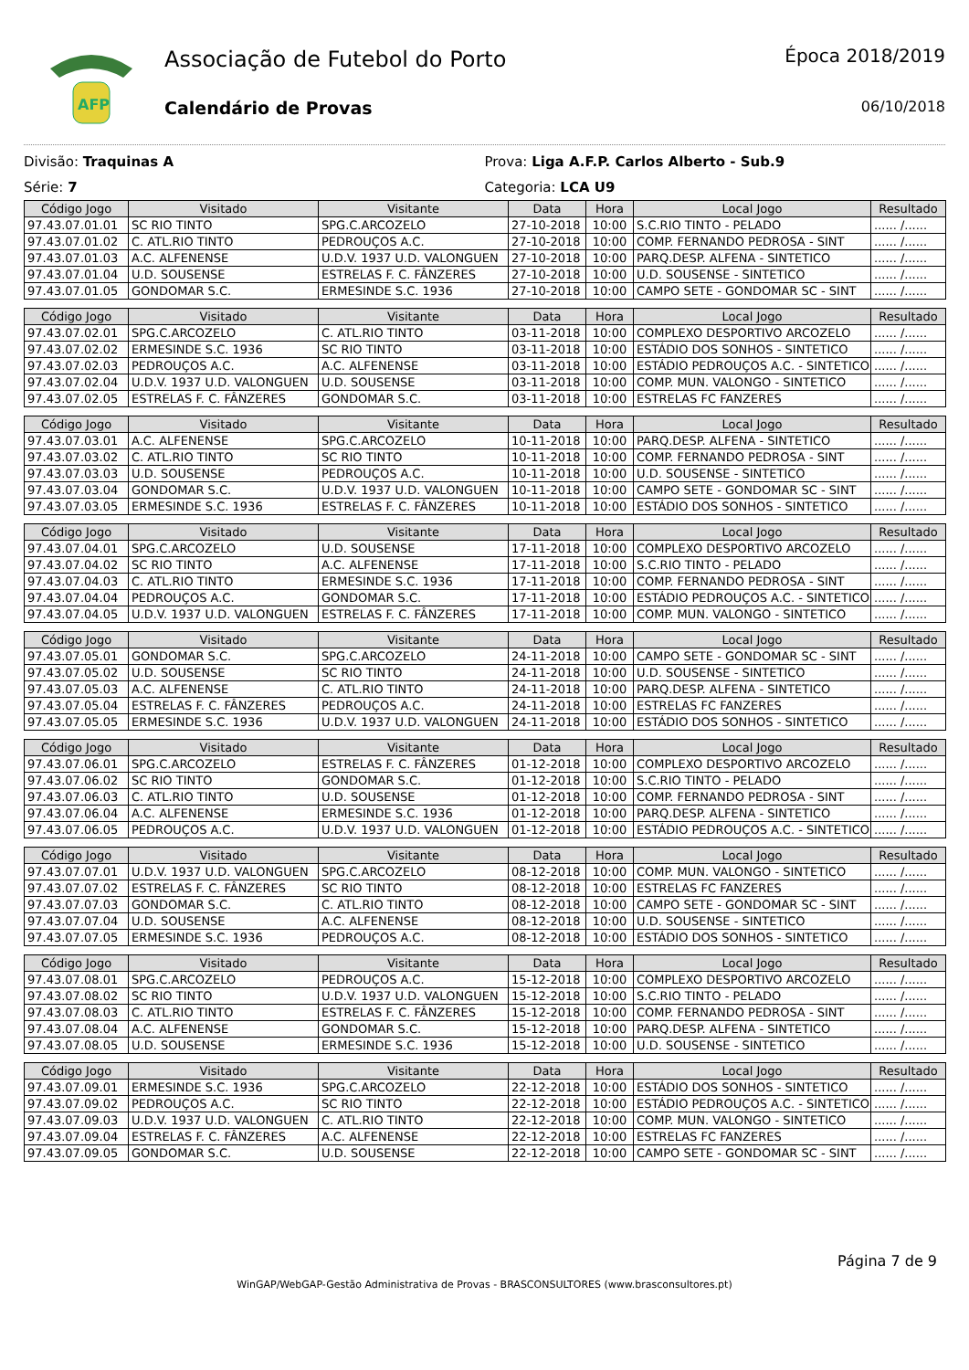AFP
Associação de Futebol do Porto
Calendário de Provas
Época 2018/2019
06/10/2018
Divisão: Traquinas A
Série: 7
Prova: Liga A.F.P. Carlos Alberto - Sub.9
Categoria: LCA U9
| Código Jogo | Visitado | Visitante | Data | Hora | Local Jogo | Resultado |
| --- | --- | --- | --- | --- | --- | --- |
| 97.43.07.01.01 | SC RIO TINTO | SPG.C.ARCOZELO | 27-10-2018 | 10:00 | S.C.RIO TINTO - PELADO | ...... /...... |
| 97.43.07.01.02 | C. ATL.RIO TINTO | PEDROUÇOS A.C. | 27-10-2018 | 10:00 | COMP. FERNANDO PEDROSA - SINT | ...... /...... |
| 97.43.07.01.03 | A.C. ALFENENSE | U.D.V. 1937 U.D. VALONGUEN | 27-10-2018 | 10:00 | PARQ.DESP. ALFENA - SINTETICO | ...... /...... |
| 97.43.07.01.04 | U.D. SOUSENSE | ESTRELAS F. C. FÂNZERES | 27-10-2018 | 10:00 | U.D. SOUSENSE - SINTETICO | ...... /...... |
| 97.43.07.01.05 | GONDOMAR S.C. | ERMESINDE S.C. 1936 | 27-10-2018 | 10:00 | CAMPO SETE - GONDOMAR SC - SINT | ...... /...... |
| Código Jogo | Visitado | Visitante | Data | Hora | Local Jogo | Resultado |
| --- | --- | --- | --- | --- | --- | --- |
| 97.43.07.02.01 | SPG.C.ARCOZELO | C. ATL.RIO TINTO | 03-11-2018 | 10:00 | COMPLEXO DESPORTIVO ARCOZELO | ...... /...... |
| 97.43.07.02.02 | ERMESINDE S.C. 1936 | SC RIO TINTO | 03-11-2018 | 10:00 | ESTÁDIO DOS SONHOS - SINTETICO | ...... /...... |
| 97.43.07.02.03 | PEDROUÇOS A.C. | A.C. ALFENENSE | 03-11-2018 | 10:00 | ESTÁDIO PEDROUÇOS A.C. - SINTETICO | ...... /...... |
| 97.43.07.02.04 | U.D.V. 1937 U.D. VALONGUEN | U.D. SOUSENSE | 03-11-2018 | 10:00 | COMP. MUN. VALONGO - SINTETICO | ...... /...... |
| 97.43.07.02.05 | ESTRELAS F. C. FÂNZERES | GONDOMAR S.C. | 03-11-2018 | 10:00 | ESTRELAS FC FANZERES | ...... /...... |
| Código Jogo | Visitado | Visitante | Data | Hora | Local Jogo | Resultado |
| --- | --- | --- | --- | --- | --- | --- |
| 97.43.07.03.01 | A.C. ALFENENSE | SPG.C.ARCOZELO | 10-11-2018 | 10:00 | PARQ.DESP. ALFENA - SINTETICO | ...... /...... |
| 97.43.07.03.02 | C. ATL.RIO TINTO | SC RIO TINTO | 10-11-2018 | 10:00 | COMP. FERNANDO PEDROSA - SINT | ...... /...... |
| 97.43.07.03.03 | U.D. SOUSENSE | PEDROUÇOS A.C. | 10-11-2018 | 10:00 | U.D. SOUSENSE - SINTETICO | ...... /...... |
| 97.43.07.03.04 | GONDOMAR S.C. | U.D.V. 1937 U.D. VALONGUEN | 10-11-2018 | 10:00 | CAMPO SETE - GONDOMAR SC - SINT | ...... /...... |
| 97.43.07.03.05 | ERMESINDE S.C. 1936 | ESTRELAS F. C. FÂNZERES | 10-11-2018 | 10:00 | ESTÁDIO DOS SONHOS - SINTETICO | ...... /...... |
| Código Jogo | Visitado | Visitante | Data | Hora | Local Jogo | Resultado |
| --- | --- | --- | --- | --- | --- | --- |
| 97.43.07.04.01 | SPG.C.ARCOZELO | U.D. SOUSENSE | 17-11-2018 | 10:00 | COMPLEXO DESPORTIVO ARCOZELO | ...... /...... |
| 97.43.07.04.02 | SC RIO TINTO | A.C. ALFENENSE | 17-11-2018 | 10:00 | S.C.RIO TINTO - PELADO | ...... /...... |
| 97.43.07.04.03 | C. ATL.RIO TINTO | ERMESINDE S.C. 1936 | 17-11-2018 | 10:00 | COMP. FERNANDO PEDROSA - SINT | ...... /...... |
| 97.43.07.04.04 | PEDROUÇOS A.C. | GONDOMAR S.C. | 17-11-2018 | 10:00 | ESTÁDIO PEDROUÇOS A.C. - SINTETICO | ...... /...... |
| 97.43.07.04.05 | U.D.V. 1937 U.D. VALONGUEN | ESTRELAS F. C. FÂNZERES | 17-11-2018 | 10:00 | COMP. MUN. VALONGO - SINTETICO | ...... /...... |
| Código Jogo | Visitado | Visitante | Data | Hora | Local Jogo | Resultado |
| --- | --- | --- | --- | --- | --- | --- |
| 97.43.07.05.01 | GONDOMAR S.C. | SPG.C.ARCOZELO | 24-11-2018 | 10:00 | CAMPO SETE - GONDOMAR SC - SINT | ...... /...... |
| 97.43.07.05.02 | U.D. SOUSENSE | SC RIO TINTO | 24-11-2018 | 10:00 | U.D. SOUSENSE - SINTETICO | ...... /...... |
| 97.43.07.05.03 | A.C. ALFENENSE | C. ATL.RIO TINTO | 24-11-2018 | 10:00 | PARQ.DESP. ALFENA - SINTETICO | ...... /...... |
| 97.43.07.05.04 | ESTRELAS F. C. FÂNZERES | PEDROUÇOS A.C. | 24-11-2018 | 10:00 | ESTRELAS FC FANZERES | ...... /...... |
| 97.43.07.05.05 | ERMESINDE S.C. 1936 | U.D.V. 1937 U.D. VALONGUEN | 24-11-2018 | 10:00 | ESTÁDIO DOS SONHOS - SINTETICO | ...... /...... |
| Código Jogo | Visitado | Visitante | Data | Hora | Local Jogo | Resultado |
| --- | --- | --- | --- | --- | --- | --- |
| 97.43.07.06.01 | SPG.C.ARCOZELO | ESTRELAS F. C. FÂNZERES | 01-12-2018 | 10:00 | COMPLEXO DESPORTIVO ARCOZELO | ...... /...... |
| 97.43.07.06.02 | SC RIO TINTO | GONDOMAR S.C. | 01-12-2018 | 10:00 | S.C.RIO TINTO - PELADO | ...... /...... |
| 97.43.07.06.03 | C. ATL.RIO TINTO | U.D. SOUSENSE | 01-12-2018 | 10:00 | COMP. FERNANDO PEDROSA - SINT | ...... /...... |
| 97.43.07.06.04 | A.C. ALFENENSE | ERMESINDE S.C. 1936 | 01-12-2018 | 10:00 | PARQ.DESP. ALFENA - SINTETICO | ...... /...... |
| 97.43.07.06.05 | PEDROUÇOS A.C. | U.D.V. 1937 U.D. VALONGUEN | 01-12-2018 | 10:00 | ESTÁDIO PEDROUÇOS A.C. - SINTETICO | ...... /...... |
| Código Jogo | Visitado | Visitante | Data | Hora | Local Jogo | Resultado |
| --- | --- | --- | --- | --- | --- | --- |
| 97.43.07.07.01 | U.D.V. 1937 U.D. VALONGUEN | SPG.C.ARCOZELO | 08-12-2018 | 10:00 | COMP. MUN. VALONGO - SINTETICO | ...... /...... |
| 97.43.07.07.02 | ESTRELAS F. C. FÂNZERES | SC RIO TINTO | 08-12-2018 | 10:00 | ESTRELAS FC FANZERES | ...... /...... |
| 97.43.07.07.03 | GONDOMAR S.C. | C. ATL.RIO TINTO | 08-12-2018 | 10:00 | CAMPO SETE - GONDOMAR SC - SINT | ...... /...... |
| 97.43.07.07.04 | U.D. SOUSENSE | A.C. ALFENENSE | 08-12-2018 | 10:00 | U.D. SOUSENSE - SINTETICO | ...... /...... |
| 97.43.07.07.05 | ERMESINDE S.C. 1936 | PEDROUÇOS A.C. | 08-12-2018 | 10:00 | ESTÁDIO DOS SONHOS - SINTETICO | ...... /...... |
| Código Jogo | Visitado | Visitante | Data | Hora | Local Jogo | Resultado |
| --- | --- | --- | --- | --- | --- | --- |
| 97.43.07.08.01 | SPG.C.ARCOZELO | PEDROUÇOS A.C. | 15-12-2018 | 10:00 | COMPLEXO DESPORTIVO ARCOZELO | ...... /...... |
| 97.43.07.08.02 | SC RIO TINTO | U.D.V. 1937 U.D. VALONGUEN | 15-12-2018 | 10:00 | S.C.RIO TINTO - PELADO | ...... /...... |
| 97.43.07.08.03 | C. ATL.RIO TINTO | ESTRELAS F. C. FÂNZERES | 15-12-2018 | 10:00 | COMP. FERNANDO PEDROSA - SINT | ...... /...... |
| 97.43.07.08.04 | A.C. ALFENENSE | GONDOMAR S.C. | 15-12-2018 | 10:00 | PARQ.DESP. ALFENA - SINTETICO | ...... /...... |
| 97.43.07.08.05 | U.D. SOUSENSE | ERMESINDE S.C. 1936 | 15-12-2018 | 10:00 | U.D. SOUSENSE - SINTETICO | ...... /...... |
| Código Jogo | Visitado | Visitante | Data | Hora | Local Jogo | Resultado |
| --- | --- | --- | --- | --- | --- | --- |
| 97.43.07.09.01 | ERMESINDE S.C. 1936 | SPG.C.ARCOZELO | 22-12-2018 | 10:00 | ESTÁDIO DOS SONHOS - SINTETICO | ...... /...... |
| 97.43.07.09.02 | PEDROUÇOS A.C. | SC RIO TINTO | 22-12-2018 | 10:00 | ESTÁDIO PEDROUÇOS A.C. - SINTETICO | ...... /...... |
| 97.43.07.09.03 | U.D.V. 1937 U.D. VALONGUEN | C. ATL.RIO TINTO | 22-12-2018 | 10:00 | COMP. MUN. VALONGO - SINTETICO | ...... /...... |
| 97.43.07.09.04 | ESTRELAS F. C. FÂNZERES | A.C. ALFENENSE | 22-12-2018 | 10:00 | ESTRELAS FC FANZERES | ...... /...... |
| 97.43.07.09.05 | GONDOMAR S.C. | U.D. SOUSENSE | 22-12-2018 | 10:00 | CAMPO SETE - GONDOMAR SC - SINT | ...... /...... |
Página 7 de 9
WinGAP/WebGAP-Gestão Administrativa de Provas - BRASCONSULTORES (www.brasconsultores.pt)